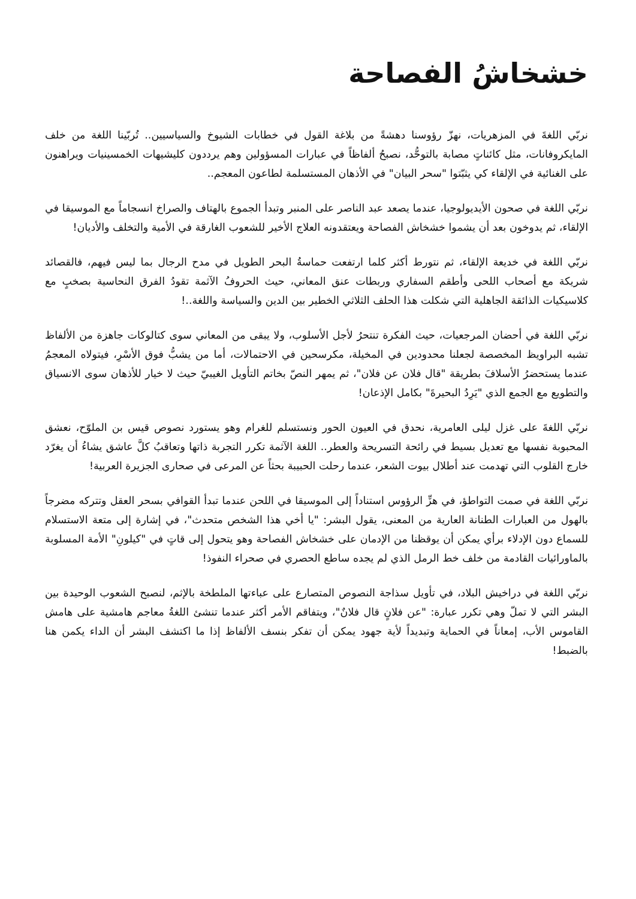خشخاشُ الفصاحة
نربّي اللغةَ في المزهريات، نهزّ رؤوسنا دهشةً من بلاغة القول في خطابات الشيوخ والسياسيين.. تُربّينا اللغة من خلف المايكروفانات، مثل كائناتٍ مصابة بالتوحُّد، نصبحُ ألفاظاً في عبارات المسؤولين وهم يرددون كليشيهات الخمسينيات ويراهنون على الغنائية في الإلقاء كي يثبّتوا "سحر البيان" في الأذهان المستسلمة لطاعون المعجم..
نربّي اللغة في صحون الأيديولوجيا، عندما يصعد عبد الناصر على المنبر وتبدأ الجموع بالهتاف والصراخ انسجاماً مع الموسيقا في الإلقاء، ثم يدوخون بعد أن يشموا خشخاش الفصاحة ويعتقدونه العلاج الأخير للشعوب الغارقة في الأمية والتخلف والأديان!
نربّي اللغة في خديعة الإلقاء، ثم نتورط أكثر كلما ارتفعت حماسةُ البحر الطويل في مدح الرجال بما ليس فيهم، فالقصائد شريكة مع أصحاب اللحى وأطقم السفاري وربطات عنق المعاني، حيث الحروفُ الآثمة تقودُ الفرق النحاسية بصخبٍ مع كلاسيكيات الذائقة الجاهلية التي شكلت هذا الحلف الثلاثي الخطير بين الدين والسياسة واللغة..!
نربّي اللغة في أحضان المرجعيات، حيث الفكرة تنتحرُ لأجل الأسلوب، ولا يبقى من المعاني سوى كتالوكات جاهزة من الألفاظ تشبه البراويظ المخصصة لجعلنا محدودين في المخيلة، مكرسحين في الاحتمالات، أما من يشبُّ فوق الأسْرِ، فيتولاه المعجمُ عندما يستحضرُ الأسلافَ بطريقة "قال فلان عن فلان"، ثم يمهر النصّ بخاتم التأويل الغيبيّ حيث لا خيار للأذهان سوى الانسياق والتطويع مع الجمع الذي "يَرِدُ البحيرةَ" بكامل الإذعان!
نربّي اللغةَ على غزل ليلى العامرية، نحدق في العيون الحور ونستسلم للغرام وهو يستورد نصوص قيس بن الملوّح، نعشق المحبوبة نفسها مع تعديل بسيط في رائحة التسريحة والعطر.. اللغة الآثمة تكرر التجربة ذاتها وتعاقبُ كلَّ عاشق يشاءُ أن يغرّد خارج القلوب التي تهدمت عند أطلال بيوت الشعر، عندما رحلت الحبيبة بحثاً عن المرعى في صحارى الجزيرة العربية!
نربّي اللغة في صمت التواطؤ، في هزِّ الرؤوس استناداً إلى الموسيقا في اللحن عندما تبدأ القوافي بسحر العقل وتتركه مضرجاً بالهول من العبارات الطنانة العارية من المعنى، يقول البشر: "يا أخي هذا الشخص متحدث"، في إشارة إلى متعة الاستسلام للسماع دون الإدلاء برأي يمكن أن يوقظنا من الإدمان على خشخاش الفصاحة وهو يتحول إلى قاتٍ في "كيلونِ" الأمة المسلوبة بالماورائيات القادمة من خلف خط الرمل الذي لم يجده ساطع الحصري في صحراء النفوذ!
نربّي اللغة في دراخيش البلاد، في تأويل سذاجة النصوص المتصارع على عباءتها الملطخة بالإثم، لنصبح الشعوب الوحيدة بين البشر التي لا تملّ وهي تكرر عبارة: "عن فلانٍ قال فلانٌ"، ويتفاقم الأمر أكثر عندما تنشئ اللغةُ معاجم هامشية على هامش القاموس الأب، إمعاناً في الحماية وتبديداً لأية جهود يمكن أن تفكر بنسف الألفاظ إذا ما اكتشف البشر أن الداء يكمن هنا بالضبط!